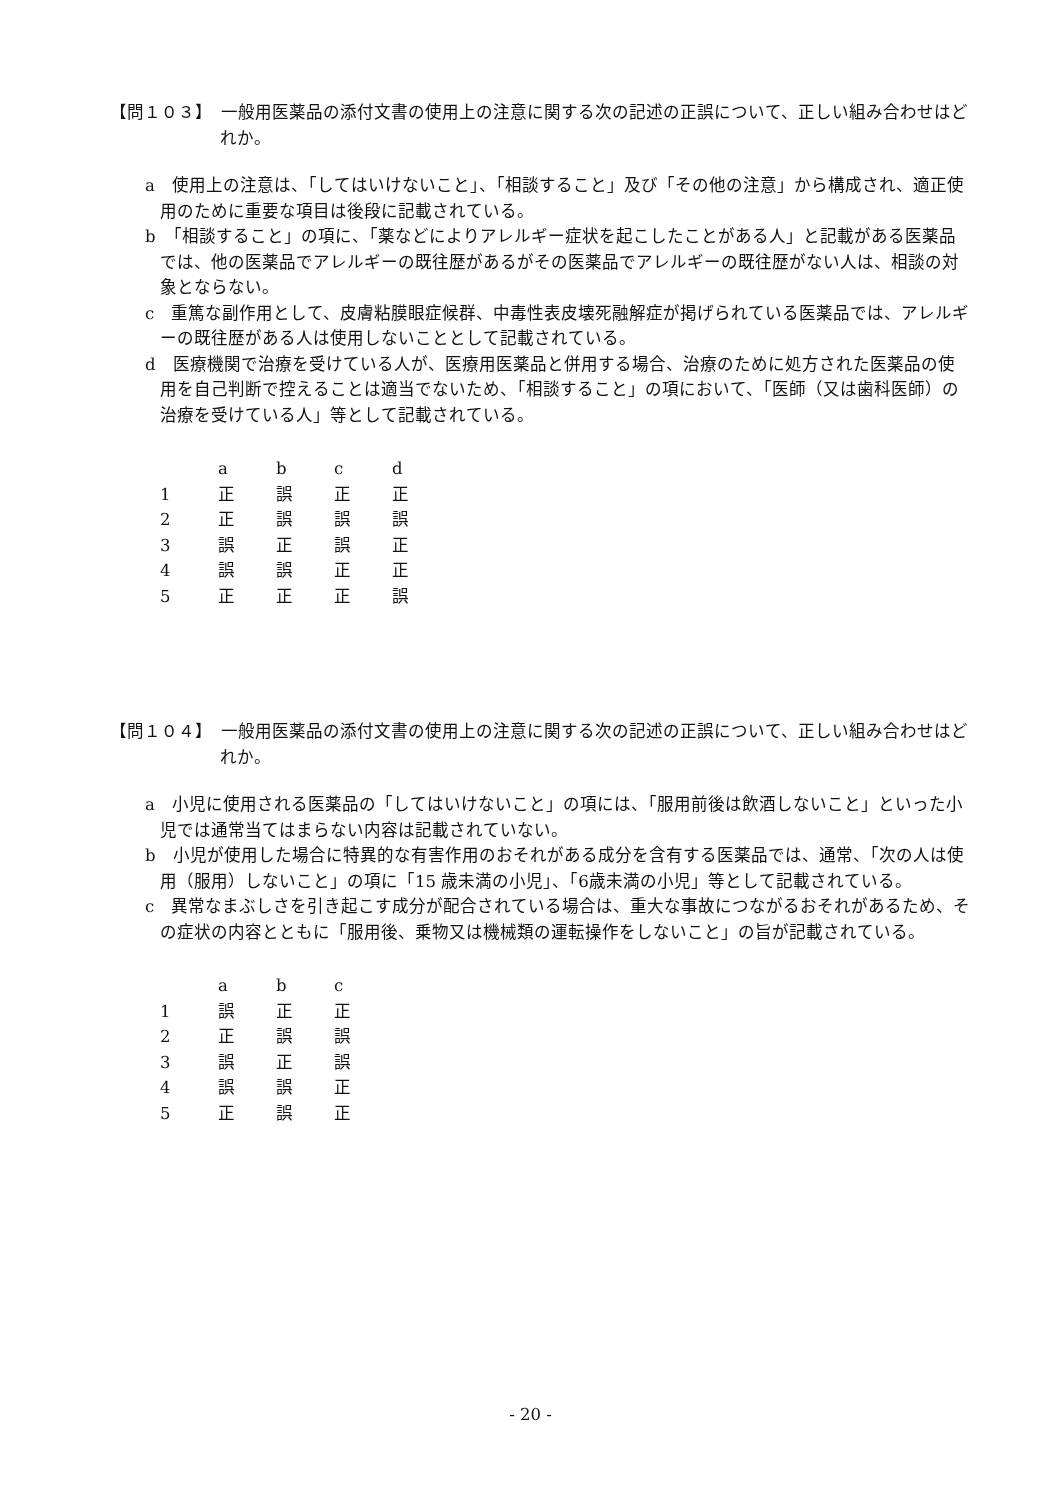【問１０３】　一般用医薬品の添付文書の使用上の注意に関する次の記述の正誤について、正しい組み合わせはどれか。
a　使用上の注意は、「してはいけないこと」、「相談すること」及び「その他の注意」から構成され、適正使用のために重要な項目は後段に記載されている。
b　「相談すること」の項に、「薬などによりアレルギー症状を起こしたことがある人」と記載がある医薬品では、他の医薬品でアレルギーの既往歴があるがその医薬品でアレルギーの既往歴がない人は、相談の対象とならない。
c　重篤な副作用として、皮膚粘膜眼症候群、中毒性表皮壊死融解症が掲げられている医薬品では、アレルギーの既往歴がある人は使用しないこととして記載されている。
d　医療機関で治療を受けている人が、医療用医薬品と併用する場合、治療のために処方された医薬品の使用を自己判断で控えることは適当でないため、「相談すること」の項において、「医師（又は歯科医師）の治療を受けている人」等として記載されている。
| | a | b | c | d |
| --- | --- | --- | --- | --- |
| 1 | 正 | 誤 | 正 | 正 |
| 2 | 正 | 誤 | 誤 | 誤 |
| 3 | 誤 | 正 | 誤 | 正 |
| 4 | 誤 | 誤 | 正 | 正 |
| 5 | 正 | 正 | 正 | 誤 |
【問１０４】　一般用医薬品の添付文書の使用上の注意に関する次の記述の正誤について、正しい組み合わせはどれか。
a　小児に使用される医薬品の「してはいけないこと」の項には、「服用前後は飲酒しないこと」といった小児では通常当てはまらない内容は記載されていない。
b　小児が使用した場合に特異的な有害作用のおそれがある成分を含有する医薬品では、通常、「次の人は使用（服用）しないこと」の項に「15 歳未満の小児」、「6歳未満の小児」等として記載されている。
c　異常なまぶしさを引き起こす成分が配合されている場合は、重大な事故につながるおそれがあるため、その症状の内容とともに「服用後、乗物又は機械類の運転操作をしないこと」の旨が記載されている。
| | a | b | c |
| --- | --- | --- | --- |
| 1 | 誤 | 正 | 正 |
| 2 | 正 | 誤 | 誤 |
| 3 | 誤 | 正 | 誤 |
| 4 | 誤 | 誤 | 正 |
| 5 | 正 | 誤 | 正 |
- 20 -